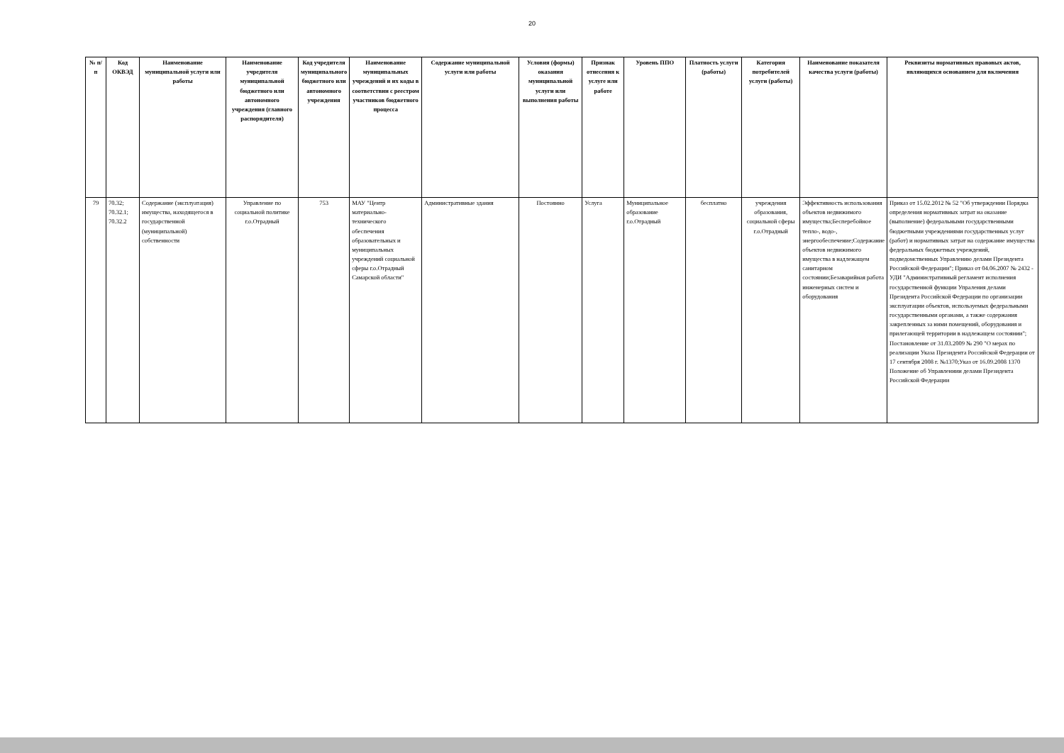20
| № п/п | Код ОКВЭД | Наименование муниципальной услуги или работы | Наименование учредителя муниципальной бюджетного или автономного учреждения (главного распорядителя) | Код учредителя муниципального бюджетного или автономного учреждения | Наименование муниципальных учреждений и их коды в соответствии с реестром участников бюджетного процесса | Содержание муниципальной услуги или работы | Условия (формы) оказания муниципальной услуги или выполнения работы | Признак отнесения к услуге или работе | Уровень ППО | Платность услуги (работы) | Категория потребителей услуги (работы) | Наименование показателя качества услуги (работы) | Реквизиты нормативных правовых актов, являющихся основанием для включения |
| --- | --- | --- | --- | --- | --- | --- | --- | --- | --- | --- | --- | --- | --- |
| 79 | 70.32; 70.32.1; 70.32.2 | Содержание (эксплуатация) имущества, находящегося в государственной (муниципальной) собственности | Управление по социальной политике г.о.Отрадный | 753 | МАУ "Центр материально-технического обеспечения образовательных и муниципальных учреждений социальной сферы г.о.Отрадный Самарской области" | Административные здания | Постоянно | Услуга | Муниципальное образование г.о.Отрадный | бесплатно | учреждения образования, социальной сферы г.о.Отрадный | Эффективность использования объектов недвижимого имущества;Бесперебойное тепло-, водо-, энергообеспечение;Содержание объектов недвижимого имущества в надлежащем санитарном состоянии;Безаварийная работа инженерных систем и оборудования | Приказ от 15.02.2012 № 52 "Об утверждении Порядка определения нормативных затрат на оказание (выполнение) федеральными государственными бюджетными учреждениями государственных услуг (работ) и нормативных затрат на содержание имущества федеральных бюджетных учреждений, подведомственных Управлению делами Президента Российской Федерации"; Приказ от 04.06.2007 № 2432 - УДИ "Административный регламент исполнения государственной функции Упраления делами Президента Российской Федерации по организации эксплуатации объектов, используемых федеральными государственными органами, а также содержания закрепленных за ними помещений, оборудования и прилегающей территории в надлежащем состоянии"; Постановление от 31.03.2009 № 290 "О мерах по реализации Указа Президента Российской Федерации от 17 сентября 2008 г. №1370;Указ от 16.09.2008 1370 Положение об Управлениии делами Президента Российской Федерации |